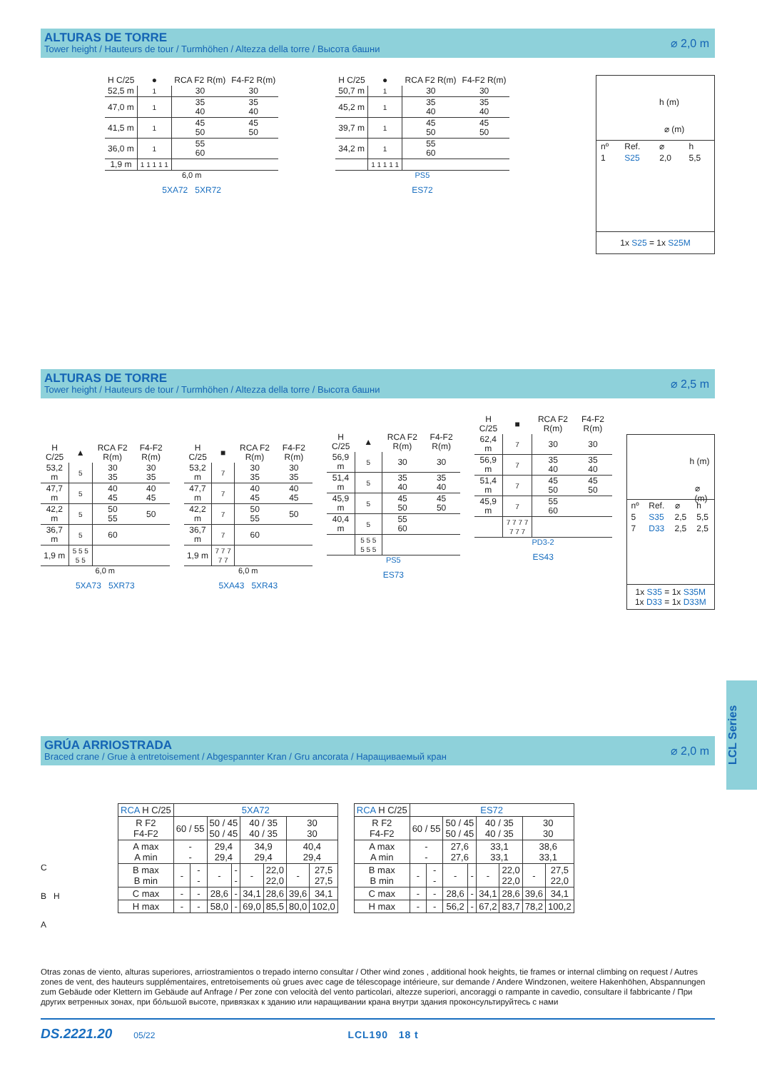ALTURAS DE TORRE
Tower height / Hauteurs de tour / Turmhöhen / Altezza della torre / Высота башни
⌀ 2,0 m
| H C/25 | ● | RCA F2 R(m) | F4-F2 R(m) |
| --- | --- | --- | --- |
| 52,5 m | 1 | 30 | 30 |
| 47,0 m | 1 | 35 40 | 35 40 |
| 41,5 m | 1 | 45 50 | 45 50 |
| 36,0 m | 1 | 55 60 | |
| 1,9 m | 1 1 1 1 1 | | |
6,0 m
5XA72 5XR72
| H C/25 | ● | RCA F2 R(m) | F4-F2 R(m) |
| --- | --- | --- | --- |
| 50,7 m | 1 | 30 | 30 |
| 45,2 m | 1 | 35 40 | 35 40 |
| 39,7 m | 1 | 45 50 | 45 50 |
| 34,2 m | 1 | 55 60 | |
| | 1 1 1 1 1 | | |
PS5
ES72
h (m)
⌀ (m)
| nº | Ref. | ⌀ | h |
| --- | --- | --- | --- |
| 1 | S25 | 2,0 | 5,5 |
1x S25 = 1x S25M
ALTURAS DE TORRE
Tower height / Hauteurs de tour / Turmhöhen / Altezza della torre / Высота башни
⌀ 2,5 m
| H C/25 | ▲ | RCA F2 R(m) | F4-F2 R(m) |
| --- | --- | --- | --- |
| 53,2 m | 5 | 30 35 | 30 35 |
| 47,7 m | 5 | 40 45 | 40 45 |
| 42,2 m | 5 | 50 55 | 50 |
| 36,7 m | 5 | 60 | |
| 1,9 m | 5 5 5 5 5 | | |
6,0 m
5XA73 5XR73
| H C/25 | ■ | RCA F2 R(m) | F4-F2 R(m) |
| --- | --- | --- | --- |
| 53,2 m | 7 | 30 35 | 30 35 |
| 47,7 m | 7 | 40 45 | 40 45 |
| 42,2 m | 7 | 50 55 | 50 |
| 36,7 m | 7 | 60 | |
| 1,9 m | 7 7 7 7 7 | | |
6,0 m
5XA43 5XR43
| H C/25 | ▲ | RCA F2 R(m) | F4-F2 R(m) |
| --- | --- | --- | --- |
| 56,9 m | 5 | 30 | 30 |
| 51,4 m | 5 | 35 40 | 35 40 |
| 45,9 m | 5 | 45 50 | 45 50 |
| 40,4 m | 5 | 55 60 | |
| | 5 5 5 5 5 5 | | |
PS5
ES73
| H C/25 | ■ | RCA F2 R(m) | F4-F2 R(m) |
| --- | --- | --- | --- |
| 62,4 m | 7 | 30 | 30 |
| 56,9 m | 7 | 35 40 | 35 40 |
| 51,4 m | 7 | 45 50 | 45 50 |
| 45,9 m | 7 | 55 60 | |
| | 7 7 7 7 7 7 7 | | |
PD3-2
ES43
h (m)
⌀ (m)
| nº | Ref. | ⌀ | h |
| --- | --- | --- | --- |
| 5 | S35 | 2,5 | 5,5 |
| 7 | D33 | 2,5 | 2,5 |
1x S35 = 1x S35M
1x D33 = 1x D33M
GRÚA ARRIOSTRADA
Braced crane / Grue à entretoisement / Abgespannter Kran / Gru ancorata / Наращиваемый кран
⌀ 2,0 m
C
B H
A
| RCA H C/25 | 5XA72 | | | | | | | |
| --- | --- | --- | --- | --- | --- | --- | --- | --- |
| R F2 F4-F2 | 60 / 55 | | 50 / 45 50 / 45 | | 40 / 35 40 / 35 | | 30 30 | |
| A max A min | - - | | 29,4 29,4 | | 34,9 29,4 | | 40,4 29,4 | |
| B max B min | - | - - | - | - - | - | 22,0 22,0 | - | 27,5 27,5 |
| C max | - | - | 28,6 | - | 34,1 | 28,6 | 39,6 | 34,1 |
| H max | - | - | 58,0 | - | 69,0 | 85,5 | 80,0 | 102,0 |
| RCA H C/25 | ES72 | | | | | | | |
| --- | --- | --- | --- | --- | --- | --- | --- | --- |
| R F2 F4-F2 | 60 / 55 | | 50 / 45 50 / 45 | | 40 / 35 40 / 35 | | 30 30 | |
| A max A min | - - | | 27,6 27,6 | | 33,1 33,1 | | 38,6 33,1 | |
| B max B min | - | - - | - | - | - | 22,0 22,0 | - | 27,5 22,0 |
| C max | - | - | 28,6 | - | 34,1 | 28,6 | 39,6 | 34,1 |
| H max | - | - | 56,2 | - | 67,2 | 83,7 | 78,2 | 100,2 |
Otras zonas de viento, alturas superiores, arriostramientos o trepado interno consultar / Other wind zones , additional hook heights, tie frames or internal climbing on request / Autres zones de vent, des hauteurs supplémentaires, entretoisements où grues avec cage de télescopage intérieure, sur demande / Andere Windzonen, weitere Hakenhöhen, Abspannungen zum Gebäude oder Klettern im Gebäude auf Anfrage / Per zone con velocità del vento particolari, altezze superiori, ancoraggi o rampante in cavedio, consultare il fabbricante / При других ветренных зонах, при бóльшой высоте, привязках к зданию или наращивании крана внутри здания проконсультируйтесь с нами
DS.2221.20 05/22 LCL190 18 t
LCL Series